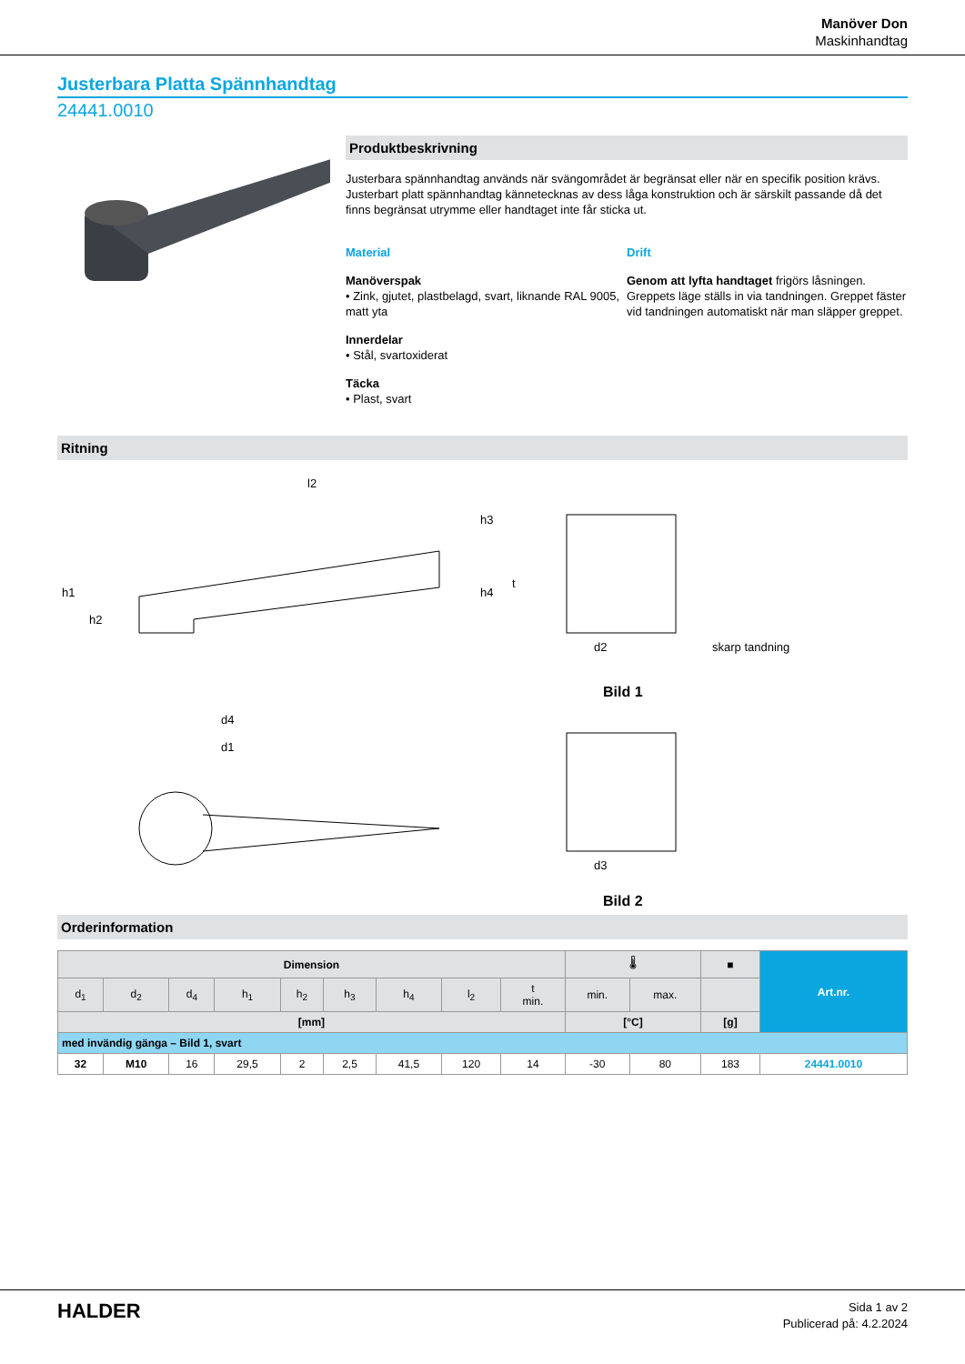Manöver Don
Maskinhandtag
Justerbara Platta Spännhandtag
24441.0010
Produktbeskrivning
Justerbara spännhandtag används när svängområdet är begränsat eller när en specifik position krävs.
Justerbart platt spännhandtag kännetecknas av dess låga konstruktion och är särskilt passande då det finns begränsat utrymme eller handtaget inte får sticka ut.
Material
Manöverspak
• Zink, gjutet, plastbelagd, svart, liknande RAL 9005, matt yta
Innerdelar
• Stål, svartoxiderat
Täcka
• Plast, svart
Drift
Genom att lyfta handtaget frigörs låsningen. Greppets läge ställs in via tandningen. Greppet fäster vid tandningen automatiskt när man släpper greppet.
Ritning
l2
h1
h2
h3
h4
d4
d1
d2
skarp tandning
Bild 1
d3
t
Bild 2
Orderinformation
| Dimension | | | | | | | | | 🌡 | | ■ | Art.nr. |
| --- | --- | --- | --- | --- | --- | --- | --- | --- | --- | --- | --- | --- |
| d<sub>1</sub> | d<sub>2</sub> | d<sub>4</sub> | h<sub>1</sub> | h<sub>2</sub> | h<sub>3</sub> | h<sub>4</sub> | l<sub>2</sub> | t min. | min. | max. | | |
| [mm] | | | | | | | | | [°C] | | [g] | |
| med invändig gänga – Bild 1, svart | | | | | | | | | | | | |
| 32 | M10 | 16 | 29,5 | 2 | 2,5 | 41,5 | 120 | 14 | -30 | 80 | 183 | 24441.0010 |
HALDER
Sida 1 av 2
Publicerad på: 4.2.2024